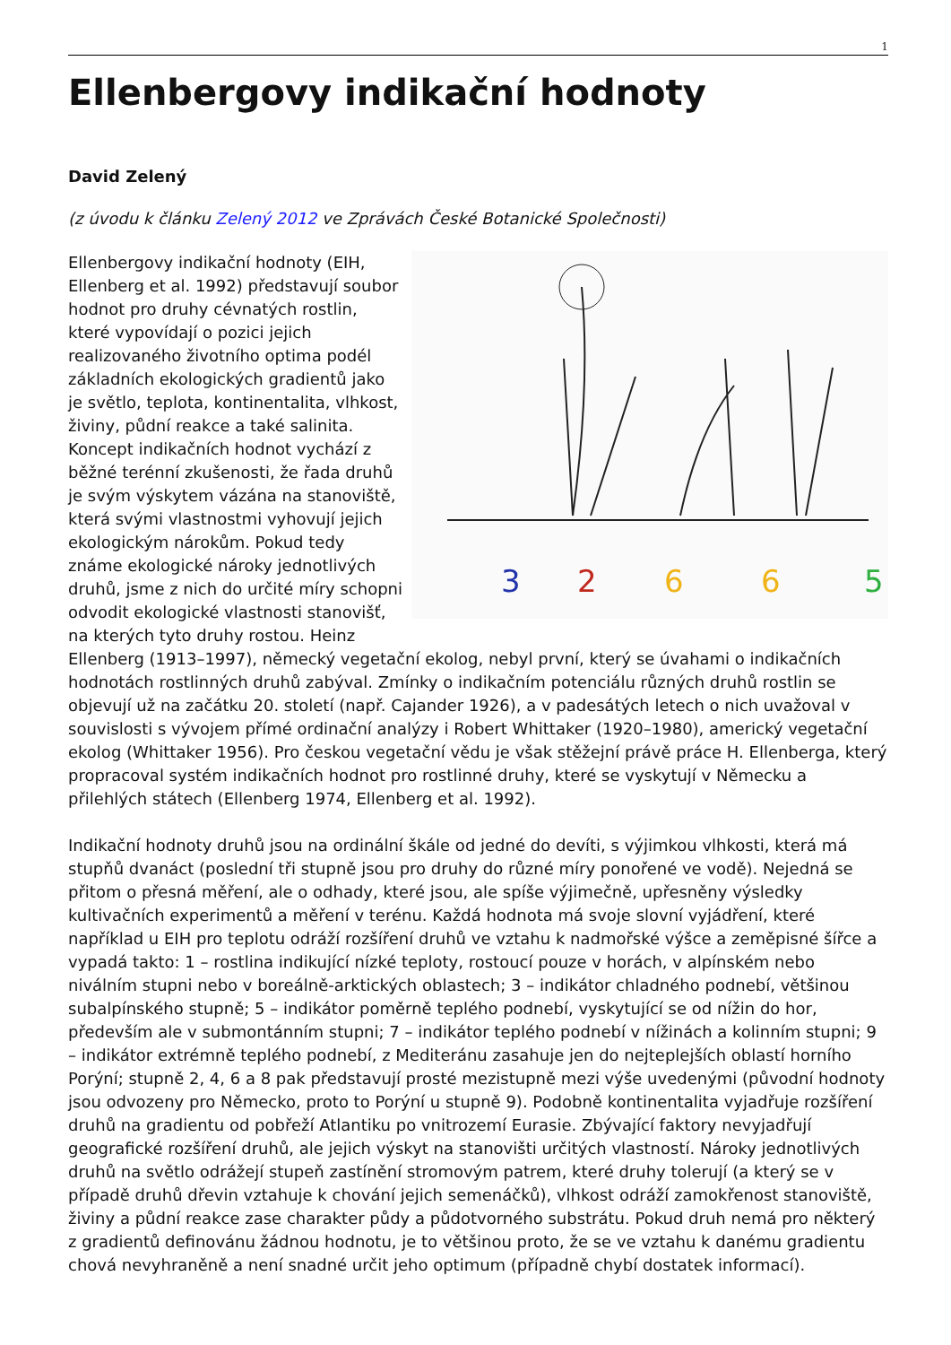1
Ellenbergovy indikační hodnoty
David Zelený
(z úvodu k článku Zelený 2012 ve Zprávách České Botanické Společnosti)
3
2
6
6
5
Ellenbergovy indikační hodnoty (EIH, Ellenberg et al. 1992) představují soubor hodnot pro druhy cévnatých rostlin, které vypovídají o pozici jejich realizovaného životního optima podél základních ekologických gradientů jako je světlo, teplota, kontinentalita, vlhkost, živiny, půdní reakce a také salinita. Koncept indikačních hodnot vychází z běžné terénní zkušenosti, že řada druhů je svým výskytem vázána na stanoviště, která svými vlastnostmi vyhovují jejich ekologickým nárokům. Pokud tedy známe ekologické nároky jednotlivých druhů, jsme z nich do určité míry schopni odvodit ekologické vlastnosti stanovišť, na kterých tyto druhy rostou. Heinz Ellenberg (1913–1997), německý vegetační ekolog, nebyl první, který se úvahami o indikačních hodnotách rostlinných druhů zabýval. Zmínky o indikačním potenciálu různých druhů rostlin se objevují už na začátku 20. století (např. Cajander 1926), a v padesátých letech o nich uvažoval v souvislosti s vývojem přímé ordinační analýzy i Robert Whittaker (1920–1980), americký vegetační ekolog (Whittaker 1956). Pro českou vegetační vědu je však stěžejní právě práce H. Ellenberga, který propracoval systém indikačních hodnot pro rostlinné druhy, které se vyskytují v Německu a přilehlých státech (Ellenberg 1974, Ellenberg et al. 1992).
Indikační hodnoty druhů jsou na ordinální škále od jedné do devíti, s výjimkou vlhkosti, která má stupňů dvanáct (poslední tři stupně jsou pro druhy do různé míry ponořené ve vodě). Nejedná se přitom o přesná měření, ale o odhady, které jsou, ale spíše výjimečně, upřesněny výsledky kultivačních experimentů a měření v terénu. Každá hodnota má svoje slovní vyjádření, které například u EIH pro teplotu odráží rozšíření druhů ve vztahu k nadmořské výšce a zeměpisné šířce a vypadá takto: 1 – rostlina indikující nízké teploty, rostoucí pouze v horách, v alpínském nebo niválním stupni nebo v boreálně-arktických oblastech; 3 – indikátor chladného podnebí, většinou subalpínského stupně; 5 – indikátor poměrně teplého podnebí, vyskytující se od nížin do hor, především ale v submontánním stupni; 7 – indikátor teplého podnebí v nížinách a kolinním stupni; 9 – indikátor extrémně teplého podnebí, z Mediteránu zasahuje jen do nejteplejších oblastí horního Porýní; stupně 2, 4, 6 a 8 pak představují prosté mezistupně mezi výše uvedenými (původní hodnoty jsou odvozeny pro Německo, proto to Porýní u stupně 9). Podobně kontinentalita vyjadřuje rozšíření druhů na gradientu od pobřeží Atlantiku po vnitrozemí Eurasie. Zbývající faktory nevyjadřují geografické rozšíření druhů, ale jejich výskyt na stanovišti určitých vlastností. Nároky jednotlivých druhů na světlo odrážejí stupeň zastínění stromovým patrem, které druhy tolerují (a který se v případě druhů dřevin vztahuje k chování jejich semenáčků), vlhkost odráží zamokřenost stanoviště, živiny a půdní reakce zase charakter půdy a půdotvorného substrátu. Pokud druh nemá pro některý z gradientů definovánu žádnou hodnotu, je to většinou proto, že se ve vztahu k danému gradientu chová nevyhraněně a není snadné určit jeho optimum (případně chybí dostatek informací).